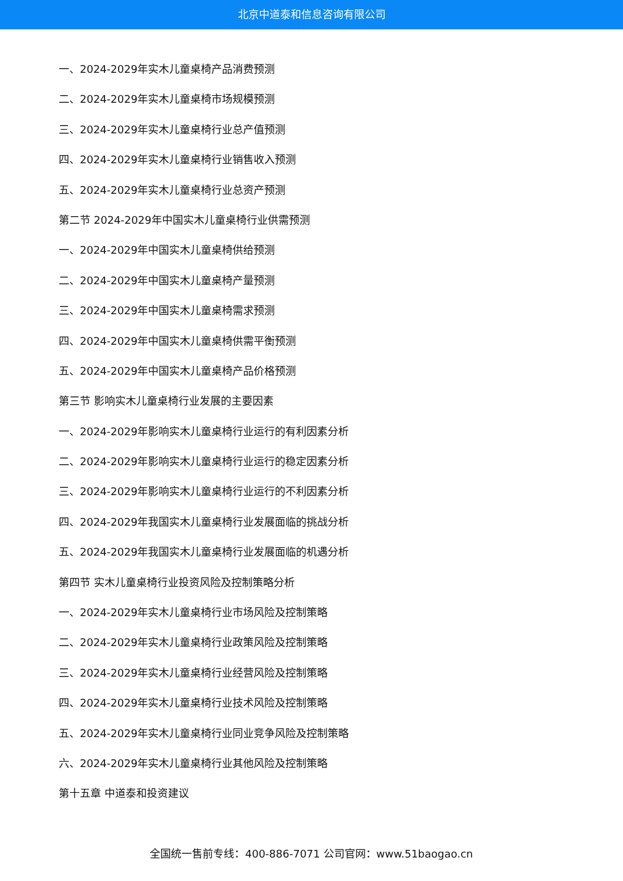北京中道泰和信息咨询有限公司
一、2024-2029年实木儿童桌椅产品消费预测
二、2024-2029年实木儿童桌椅市场规模预测
三、2024-2029年实木儿童桌椅行业总产值预测
四、2024-2029年实木儿童桌椅行业销售收入预测
五、2024-2029年实木儿童桌椅行业总资产预测
第二节 2024-2029年中国实木儿童桌椅行业供需预测
一、2024-2029年中国实木儿童桌椅供给预测
二、2024-2029年中国实木儿童桌椅产量预测
三、2024-2029年中国实木儿童桌椅需求预测
四、2024-2029年中国实木儿童桌椅供需平衡预测
五、2024-2029年中国实木儿童桌椅产品价格预测
第三节 影响实木儿童桌椅行业发展的主要因素
一、2024-2029年影响实木儿童桌椅行业运行的有利因素分析
二、2024-2029年影响实木儿童桌椅行业运行的稳定因素分析
三、2024-2029年影响实木儿童桌椅行业运行的不利因素分析
四、2024-2029年我国实木儿童桌椅行业发展面临的挑战分析
五、2024-2029年我国实木儿童桌椅行业发展面临的机遇分析
第四节 实木儿童桌椅行业投资风险及控制策略分析
一、2024-2029年实木儿童桌椅行业市场风险及控制策略
二、2024-2029年实木儿童桌椅行业政策风险及控制策略
三、2024-2029年实木儿童桌椅行业经营风险及控制策略
四、2024-2029年实木儿童桌椅行业技术风险及控制策略
五、2024-2029年实木儿童桌椅行业同业竞争风险及控制策略
六、2024-2029年实木儿童桌椅行业其他风险及控制策略
第十五章 中道泰和投资建议
全国统一售前专线：400-886-7071 公司官网：www.51baogao.cn